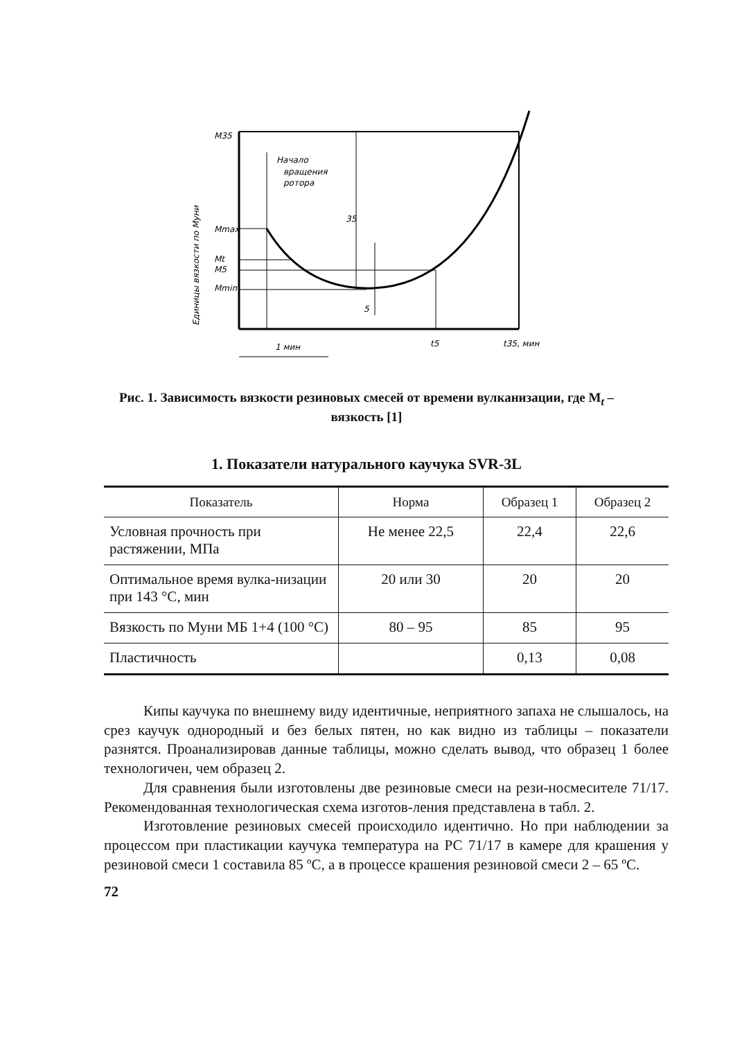M35
Mmax
Mt
M5
Mmin
Начало
вращения
ротора
1 мин
t5
t35, мин
35
5
Единицы вязкости по Муни
Рис. 1. Зависимость вязкости резиновых смесей от времени вулканизации, где M<sub>t</sub> – вязкость [1]
1. Показатели натурального каучука SVR-3L
| Показатель | Норма | Образец 1 | Образец 2 |
| --- | --- | --- | --- |
| Условная прочность при растяжении, МПа | Не менее 22,5 | 22,4 | 22,6 |
| Оптимальное время вулка-низации при 143 °С, мин | 20 или 30 | 20 | 20 |
| Вязкость по Муни МБ 1+4 (100 °С) | 80 – 95 | 85 | 95 |
| Пластичность | | 0,13 | 0,08 |
Кипы каучука по внешнему виду идентичные, неприятного запаха не слышалось, на срез каучук однородный и без белых пятен, но как видно из таблицы – показатели разнятся. Проанализировав данные таблицы, можно сделать вывод, что образец 1 более технологичен, чем образец 2.
Для сравнения были изготовлены две резиновые смеси на рези-носмесителе 71/17. Рекомендованная технологическая схема изготов-ления представлена в табл. 2.
Изготовление резиновых смесей происходило идентично. Но при наблюдении за процессом при пластикации каучука температура на РС 71/17 в камере для крашения у резиновой смеси 1 составила 85 ºС, а в процессе крашения резиновой смеси 2 – 65 ºС.
72